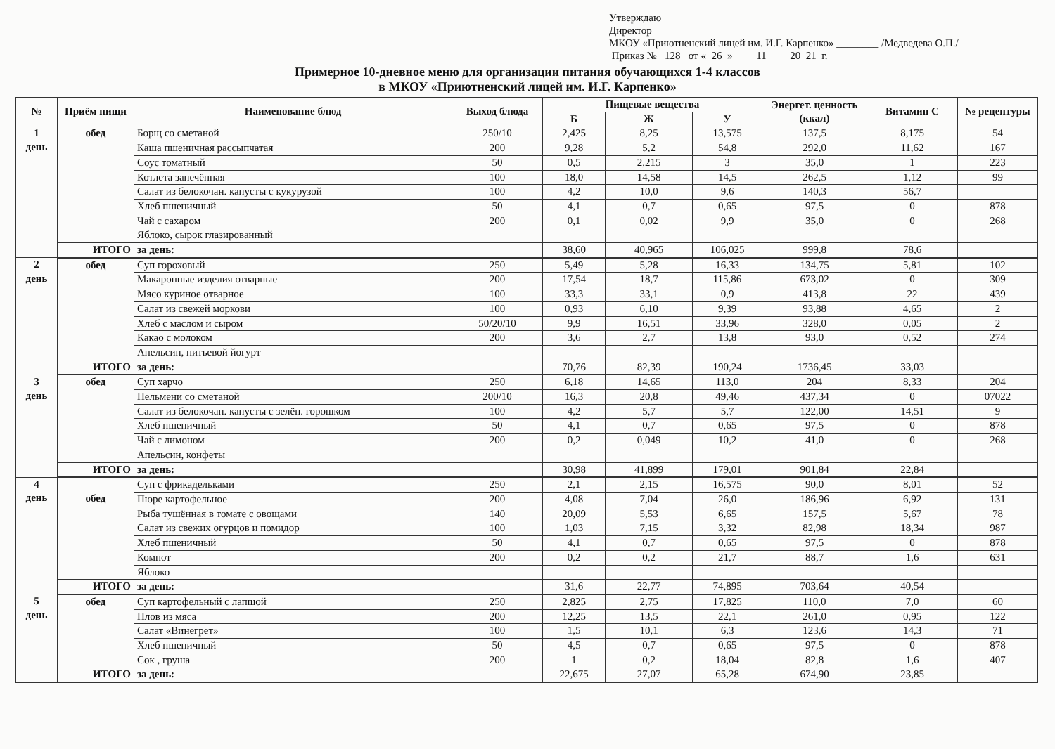Утверждаю
Директор
МКОУ «Приютненский лицей им. И.Г. Карпенко» ________ /Медведева О.П./
Приказ № _128_ от «_26_» ____11____ 20_21_г.
Примерное 10-дневное меню для организации питания обучающихся 1-4 классов
в МКОУ «Приютненский лицей им. И.Г. Карпенко»
| № | Приём пищи | Наименование блюд | Выход блюда | Пищевые вещества | | | Энергет. ценность (ккал) | Витамин С | № рецептуры |
| --- | --- | --- | --- | --- | --- | --- | --- | --- | --- |
| | | | | Б | Ж | У | | | |
| 1 день | обед | Борщ со сметаной | 250/10 | 2,425 | 8,25 | 13,575 | 137,5 | 8,175 | 54 |
| | | Каша пшеничная рассыпчатая | 200 | 9,28 | 5,2 | 54,8 | 292,0 | 11,62 | 167 |
| | | Соус томатный | 50 | 0,5 | 2,215 | 3 | 35,0 | 1 | 223 |
| | | Котлета запечённая | 100 | 18,0 | 14,58 | 14,5 | 262,5 | 1,12 | 99 |
| | | Салат из белокочан. капусты с кукурузой | 100 | 4,2 | 10,0 | 9,6 | 140,3 | 56,7 | |
| | | Хлеб пшеничный | 50 | 4,1 | 0,7 | 0,65 | 97,5 | 0 | 878 |
| | | Чай с сахаром | 200 | 0,1 | 0,02 | 9,9 | 35,0 | 0 | 268 |
| | | Яблоко, сырок глазированный | | | | | | | |
| | ИТОГО | за день: | | 38,60 | 40,965 | 106,025 | 999,8 | 78,6 | |
| 2 день | обед | Суп гороховый | 250 | 5,49 | 5,28 | 16,33 | 134,75 | 5,81 | 102 |
| | | Макаронные изделия отварные | 200 | 17,54 | 18,7 | 115,86 | 673,02 | 0 | 309 |
| | | Мясо куриное отварное | 100 | 33,3 | 33,1 | 0,9 | 413,8 | 22 | 439 |
| | | Салат из свежей моркови | 100 | 0,93 | 6,10 | 9,39 | 93,88 | 4,65 | 2 |
| | | Хлеб с маслом и сыром | 50/20/10 | 9,9 | 16,51 | 33,96 | 328,0 | 0,05 | 2 |
| | | Какао с молоком | 200 | 3,6 | 2,7 | 13,8 | 93,0 | 0,52 | 274 |
| | | Апельсин, питьевой йогурт | | | | | | | |
| | ИТОГО | за день: | | 70,76 | 82,39 | 190,24 | 1736,45 | 33,03 | |
| 3 день | обед | Суп харчо | 250 | 6,18 | 14,65 | 113,0 | 204 | 8,33 | 204 |
| | | Пельмени со сметаной | 200/10 | 16,3 | 20,8 | 49,46 | 437,34 | 0 | 07022 |
| | | Салат из белокочан. капусты с зелён. горошком | 100 | 4,2 | 5,7 | 5,7 | 122,00 | 14,51 | 9 |
| | | Хлеб пшеничный | 50 | 4,1 | 0,7 | 0,65 | 97,5 | 0 | 878 |
| | | Чай с лимоном | 200 | 0,2 | 0,049 | 10,2 | 41,0 | 0 | 268 |
| | | Апельсин, конфеты | | | | | | | |
| | ИТОГО | за день: | | 30,98 | 41,899 | 179,01 | 901,84 | 22,84 | |
| 4 день | обед | Суп с фрикадельками | 250 | 2,1 | 2,15 | 16,575 | 90,0 | 8,01 | 52 |
| | | Пюре картофельное | 200 | 4,08 | 7,04 | 26,0 | 186,96 | 6,92 | 131 |
| | | Рыба тушённая в томате с овощами | 140 | 20,09 | 5,53 | 6,65 | 157,5 | 5,67 | 78 |
| | | Салат из свежих огурцов и помидор | 100 | 1,03 | 7,15 | 3,32 | 82,98 | 18,34 | 987 |
| | | Хлеб пшеничный | 50 | 4,1 | 0,7 | 0,65 | 97,5 | 0 | 878 |
| | | Компот | 200 | 0,2 | 0,2 | 21,7 | 88,7 | 1,6 | 631 |
| | | Яблоко | | | | | | | |
| | ИТОГО | за день: | | 31,6 | 22,77 | 74,895 | 703,64 | 40,54 | |
| 5 день | обед | Суп картофельный с лапшой | 250 | 2,825 | 2,75 | 17,825 | 110,0 | 7,0 | 60 |
| | | Плов из мяса | 200 | 12,25 | 13,5 | 22,1 | 261,0 | 0,95 | 122 |
| | | Салат «Винегрет» | 100 | 1,5 | 10,1 | 6,3 | 123,6 | 14,3 | 71 |
| | | Хлеб пшеничный | 50 | 4,5 | 0,7 | 0,65 | 97,5 | 0 | 878 |
| | | Сок , груша | 200 | 1 | 0,2 | 18,04 | 82,8 | 1,6 | 407 |
| | ИТОГО | за день: | | 22,675 | 27,07 | 65,28 | 674,90 | 23,85 | |